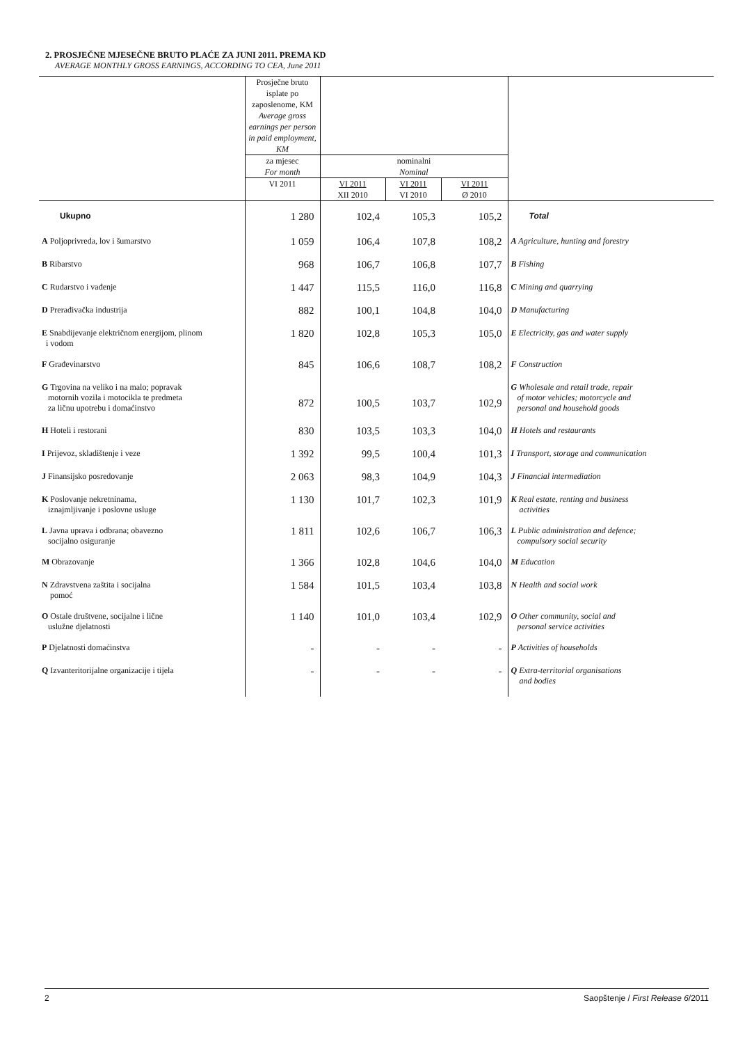2. PROSJEČNE MJESEČNE BRUTO PLAĆE ZA JUNI 2011. PREMA KD
AVERAGE MONTHLY GROSS EARNINGS, ACCORDING TO CEA, June 2011
| | Prosječne bruto isplate po zaposlenome, KM Average gross earnings per person in paid employment, KM | | | | |
| --- | --- | --- | --- | --- | --- |
| | za mjesec For month | nominalni Nominal | | | |
| | VI 2011 | VI 2011 XII 2010 | VI 2011 VI 2010 | VI 2011 Ø 2010 | |
| Ukupno | 1 280 | 102,4 | 105,3 | 105,2 | Total |
| A Poljoprivreda, lov i šumarstvo | 1 059 | 106,4 | 107,8 | 108,2 | A Agriculture, hunting and forestry |
| B Ribarstvo | 968 | 106,7 | 106,8 | 107,7 | B Fishing |
| C Rudarstvo i vađenje | 1 447 | 115,5 | 116,0 | 116,8 | C Mining and quarrying |
| D Prerađivačka industrija | 882 | 100,1 | 104,8 | 104,0 | D Manufacturing |
| E Snabdijevanje električnom energijom, plinom i vodom | 1 820 | 102,8 | 105,3 | 105,0 | E Electricity, gas and water supply |
| F Građevinarstvo | 845 | 106,6 | 108,7 | 108,2 | F Construction |
| G Trgovina na veliko i na malo; popravak motornih vozila i motocikla te predmeta za ličnu upotrebu i domaćinstvo | 872 | 100,5 | 103,7 | 102,9 | G Wholesale and retail trade, repair of motor vehicles; motorcycle and personal and household goods |
| H Hoteli i restorani | 830 | 103,5 | 103,3 | 104,0 | H Hotels and restaurants |
| I Prijevoz, skladištenje i veze | 1 392 | 99,5 | 100,4 | 101,3 | I Transport, storage and communication |
| J Finansijsko posredovanje | 2 063 | 98,3 | 104,9 | 104,3 | J Financial intermediation |
| K Poslovanje nekretninama, iznajmljivanje i poslovne usluge | 1 130 | 101,7 | 102,3 | 101,9 | K Real estate, renting and business activities |
| L Javna uprava i odbrana; obavezno socijalno osiguranje | 1 811 | 102,6 | 106,7 | 106,3 | L Public administration and defence; compulsory social security |
| M Obrazovanje | 1 366 | 102,8 | 104,6 | 104,0 | M Education |
| N Zdravstvena zaštita i socijalna pomoć | 1 584 | 101,5 | 103,4 | 103,8 | N Health and social work |
| O Ostale društvene, socijalne i lične uslužne djelatnosti | 1 140 | 101,0 | 103,4 | 102,9 | O Other community, social and personal service activities |
| P Djelatnosti domaćinstva | - | - | - | - | P Activities of households |
| Q Izvanteritorijalne organizacije i tijela | - | - | - | - | Q Extra-territorial organisations and bodies |
2 Saopštenje / First Release 6/2011